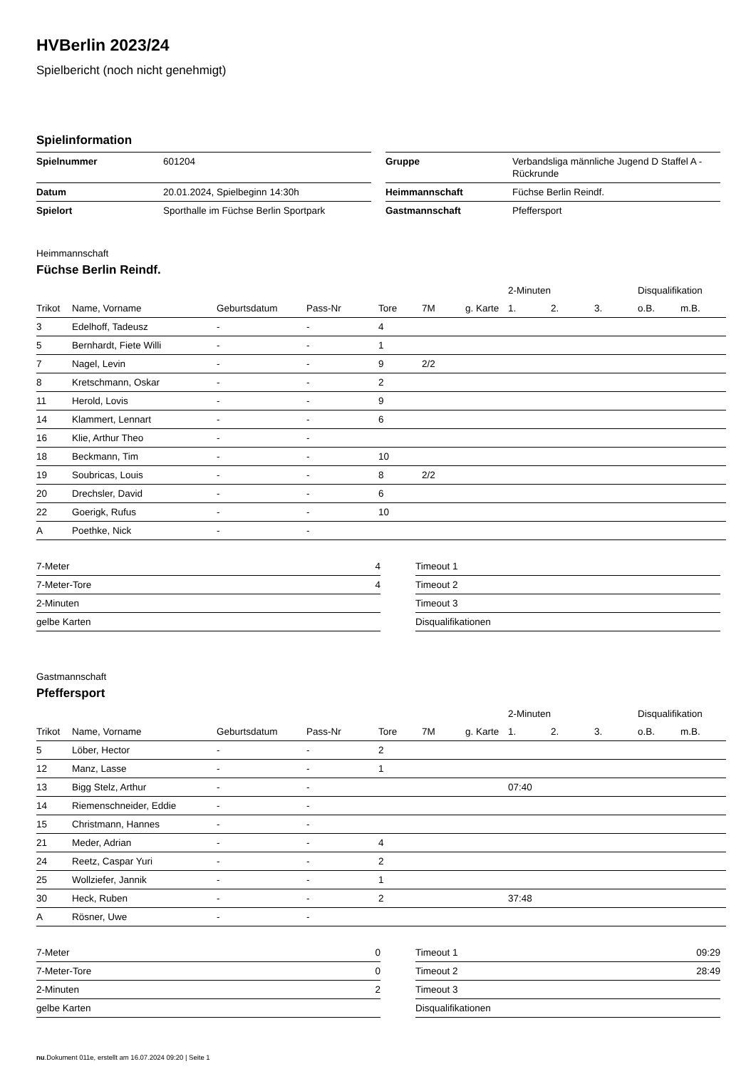HVBerlin 2023/24
Spielbericht (noch nicht genehmigt)
Spielinformation
| Spielnummer | 601204 |
| Datum | 20.01.2024, Spielbeginn 14:30h |
| Spielort | Sporthalle im Füchse Berlin Sportpark |
| Gruppe | Verbandsliga männliche Jugend D Staffel A - Rückrunde |
| Heimmannschaft | Füchse Berlin Reindf. |
| Gastmannschaft | Pfeffersport |
Heimmannschaft
Füchse Berlin Reindf.
| | | | | | | | 2-Minuten | | | Disqualifikation | |
| --- | --- | --- | --- | --- | --- | --- | --- | --- | --- | --- | --- |
| Trikot | Name, Vorname | Geburtsdatum | Pass-Nr | Tore | 7M | g. Karte | 1. | 2. | 3. | o.B. | m.B. |
| 3 | Edelhoff, Tadeusz | - | - | 4 | | | | | | | |
| 5 | Bernhardt, Fiete Willi | - | - | 1 | | | | | | | |
| 7 | Nagel, Levin | - | - | 9 | 2/2 | | | | | | |
| 8 | Kretschmann, Oskar | - | - | 2 | | | | | | | |
| 11 | Herold, Lovis | - | - | 9 | | | | | | | |
| 14 | Klammert, Lennart | - | - | 6 | | | | | | | |
| 16 | Klie, Arthur Theo | - | - | | | | | | | | |
| 18 | Beckmann, Tim | - | - | 10 | | | | | | | |
| 19 | Soubricas, Louis | - | - | 8 | 2/2 | | | | | | |
| 20 | Drechsler, David | - | - | 6 | | | | | | | |
| 22 | Goerigk, Rufus | - | - | 10 | | | | | | | |
| A | Poethke, Nick | - | - | | | | | | | | |
| 7-Meter | 4 |
| 7-Meter-Tore | 4 |
| 2-Minuten | |
| gelbe Karten | |
| Timeout 1 | |
| Timeout 2 | |
| Timeout 3 | |
| Disqualifikationen | |
Gastmannschaft
Pfeffersport
| | | | | | | | 2-Minuten | | | Disqualifikation | |
| --- | --- | --- | --- | --- | --- | --- | --- | --- | --- | --- | --- |
| Trikot | Name, Vorname | Geburtsdatum | Pass-Nr | Tore | 7M | g. Karte | 1. | 2. | 3. | o.B. | m.B. |
| 5 | Löber, Hector | - | - | 2 | | | | | | | |
| 12 | Manz, Lasse | - | - | 1 | | | | | | | |
| 13 | Bigg Stelz, Arthur | - | - | | | | 07:40 | | | | |
| 14 | Riemenschneider, Eddie | - | - | | | | | | | | |
| 15 | Christmann, Hannes | - | - | | | | | | | | |
| 21 | Meder, Adrian | - | - | 4 | | | | | | | |
| 24 | Reetz, Caspar Yuri | - | - | 2 | | | | | | | |
| 25 | Wollziefer, Jannik | - | - | 1 | | | | | | | |
| 30 | Heck, Ruben | - | - | 2 | | | 37:48 | | | | |
| A | Rösner, Uwe | - | - | | | | | | | | |
| 7-Meter | 0 |
| 7-Meter-Tore | 0 |
| 2-Minuten | 2 |
| gelbe Karten | |
| Timeout 1 | 09:29 |
| Timeout 2 | 28:49 |
| Timeout 3 | |
| Disqualifikationen | |
nu.Dokument 011e, erstellt am 16.07.2024 09:20 | Seite 1